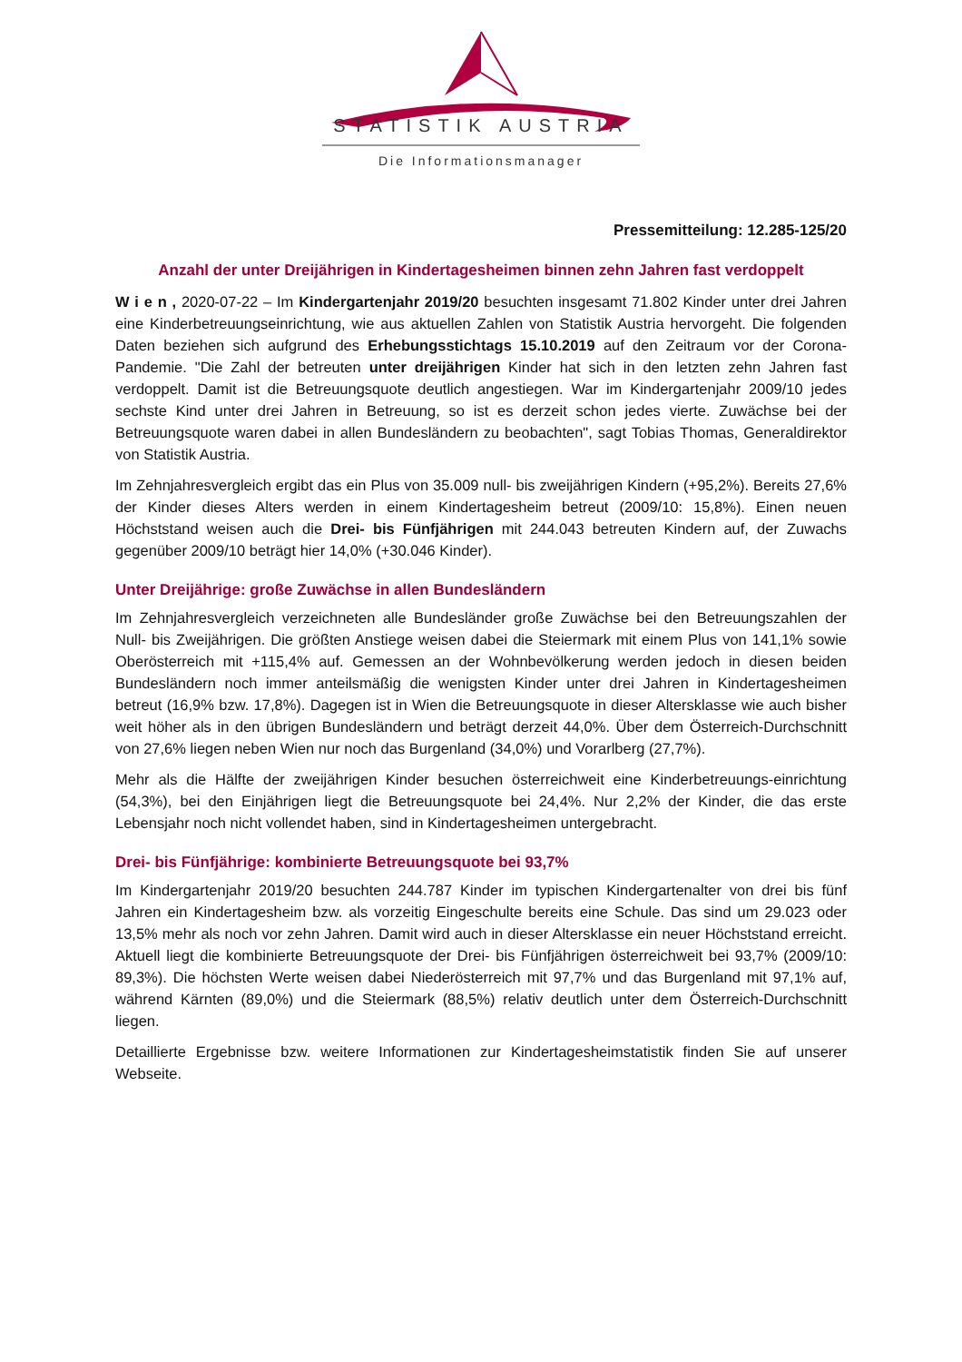STATISTIK AUSTRIA
Die Informationsmanager
Pressemitteilung: 12.285-125/20
Anzahl der unter Dreijährigen in Kindertagesheimen binnen zehn Jahren fast verdoppelt
W i e n , 2020-07-22 – Im Kindergartenjahr 2019/20 besuchten insgesamt 71.802 Kinder unter drei Jahren eine Kinderbetreuungseinrichtung, wie aus aktuellen Zahlen von Statistik Austria hervorgeht. Die folgenden Daten beziehen sich aufgrund des Erhebungsstichtags 15.10.2019 auf den Zeitraum vor der Corona-Pandemie. "Die Zahl der betreuten unter dreijährigen Kinder hat sich in den letzten zehn Jahren fast verdoppelt. Damit ist die Betreuungsquote deutlich angestiegen. War im Kindergartenjahr 2009/10 jedes sechste Kind unter drei Jahren in Betreuung, so ist es derzeit schon jedes vierte. Zuwächse bei der Betreuungsquote waren dabei in allen Bundesländern zu beobachten", sagt Tobias Thomas, Generaldirektor von Statistik Austria.
Im Zehnjahresvergleich ergibt das ein Plus von 35.009 null- bis zweijährigen Kindern (+95,2%). Bereits 27,6% der Kinder dieses Alters werden in einem Kindertagesheim betreut (2009/10: 15,8%). Einen neuen Höchststand weisen auch die Drei- bis Fünfjährigen mit 244.043 betreuten Kindern auf, der Zuwachs gegenüber 2009/10 beträgt hier 14,0% (+30.046 Kinder).
Unter Dreijährige: große Zuwächse in allen Bundesländern
Im Zehnjahresvergleich verzeichneten alle Bundesländer große Zuwächse bei den Betreuungszahlen der Null- bis Zweijährigen. Die größten Anstiege weisen dabei die Steiermark mit einem Plus von 141,1% sowie Oberösterreich mit +115,4% auf. Gemessen an der Wohnbevölkerung werden jedoch in diesen beiden Bundesländern noch immer anteilsmäßig die wenigsten Kinder unter drei Jahren in Kindertagesheimen betreut (16,9% bzw. 17,8%). Dagegen ist in Wien die Betreuungsquote in dieser Altersklasse wie auch bisher weit höher als in den übrigen Bundesländern und beträgt derzeit 44,0%. Über dem Österreich-Durchschnitt von 27,6% liegen neben Wien nur noch das Burgenland (34,0%) und Vorarlberg (27,7%).
Mehr als die Hälfte der zweijährigen Kinder besuchen österreichweit eine Kinderbetreuungs-einrichtung (54,3%), bei den Einjährigen liegt die Betreuungsquote bei 24,4%. Nur 2,2% der Kinder, die das erste Lebensjahr noch nicht vollendet haben, sind in Kindertagesheimen untergebracht.
Drei- bis Fünfjährige: kombinierte Betreuungsquote bei 93,7%
Im Kindergartenjahr 2019/20 besuchten 244.787 Kinder im typischen Kindergartenalter von drei bis fünf Jahren ein Kindertagesheim bzw. als vorzeitig Eingeschulte bereits eine Schule. Das sind um 29.023 oder 13,5% mehr als noch vor zehn Jahren. Damit wird auch in dieser Altersklasse ein neuer Höchststand erreicht. Aktuell liegt die kombinierte Betreuungsquote der Drei- bis Fünfjährigen österreichweit bei 93,7% (2009/10: 89,3%). Die höchsten Werte weisen dabei Niederösterreich mit 97,7% und das Burgenland mit 97,1% auf, während Kärnten (89,0%) und die Steiermark (88,5%) relativ deutlich unter dem Österreich-Durchschnitt liegen.
Detaillierte Ergebnisse bzw. weitere Informationen zur Kindertagesheimstatistik finden Sie auf unserer Webseite.